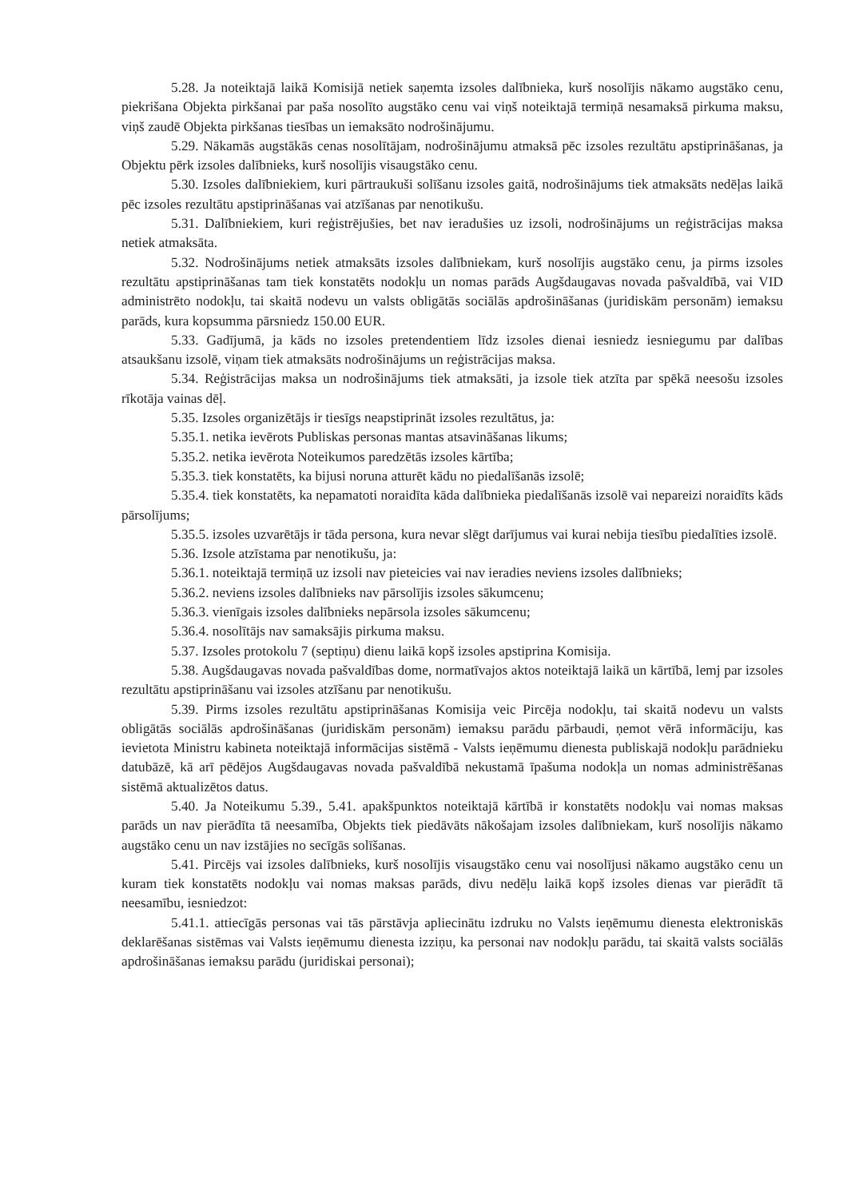5.28. Ja noteiktajā laikā Komisijā netiek saņemta izsoles dalībnieka, kurš nosolījis nākamo augstāko cenu, piekrišana Objekta pirkšanai par paša nosolīto augstāko cenu vai viņš noteiktajā termiņā nesamaksā pirkuma maksu, viņš zaudē Objekta pirkšanas tiesības un iemaksāto nodrošinājumu.
5.29. Nākamās augstākās cenas nosolītājam, nodrošinājumu atmaksā pēc izsoles rezultātu apstiprināšanas, ja Objektu pērk izsoles dalībnieks, kurš nosolījis visaugstāko cenu.
5.30. Izsoles dalībniekiem, kuri pārtraukuši solīšanu izsoles gaitā, nodrošinājums tiek atmaksāts nedēļas laikā pēc izsoles rezultātu apstiprināšanas vai atzīšanas par nenotikušu.
5.31. Dalībniekiem, kuri reģistrējušies, bet nav ieradušies uz izsoli, nodrošinājums un reģistrācijas maksa netiek atmaksāta.
5.32. Nodrošinājums netiek atmaksāts izsoles dalībniekam, kurš nosolījis augstāko cenu, ja pirms izsoles rezultātu apstiprināšanas tam tiek konstatēts nodokļu un nomas parāds Augšdaugavas novada pašvaldībā, vai VID administrēto nodokļu, tai skaitā nodevu un valsts obligātās sociālās apdrošināšanas (juridiskām personām) iemaksu parāds, kura kopsumma pārsniedz 150.00 EUR.
5.33. Gadījumā, ja kāds no izsoles pretendentiem līdz izsoles dienai iesniedz iesniegumu par dalības atsaukšanu izsolē, viņam tiek atmaksāts nodrošinājums un reģistrācijas maksa.
5.34. Reģistrācijas maksa un nodrošinājums tiek atmaksāti, ja izsole tiek atzīta par spēkā neesošu izsoles rīkotāja vainas dēļ.
5.35. Izsoles organizētājs ir tiesīgs neapstiprināt izsoles rezultātus, ja:
5.35.1. netika ievērots Publiskas personas mantas atsavināšanas likums;
5.35.2. netika ievērota Noteikumos paredzētās izsoles kārtība;
5.35.3. tiek konstatēts, ka bijusi noruna atturēt kādu no piedalīšanās izsolē;
5.35.4. tiek konstatēts, ka nepamatoti noraidīta kāda dalībnieka piedalīšanās izsolē vai nepareizi noraidīts kāds pārsolījums;
5.35.5. izsoles uzvarētājs ir tāda persona, kura nevar slēgt darījumus vai kurai nebija tiesību piedalīties izsolē.
5.36. Izsole atzīstama par nenotikušu, ja:
5.36.1. noteiktajā termiņā uz izsoli nav pieteicies vai nav ieradies neviens izsoles dalībnieks;
5.36.2. neviens izsoles dalībnieks nav pārsolījis izsoles sākumcenu;
5.36.3. vienīgais izsoles dalībnieks nepārsola izsoles sākumcenu;
5.36.4. nosolītājs nav samaksājis pirkuma maksu.
5.37. Izsoles protokolu 7 (septiņu) dienu laikā kopš izsoles apstiprina Komisija.
5.38. Augšdaugavas novada pašvaldības dome, normatīvajos aktos noteiktajā laikā un kārtībā, lemj par izsoles rezultātu apstiprināšanu vai izsoles atzīšanu par nenotikušu.
5.39. Pirms izsoles rezultātu apstiprināšanas Komisija veic Pircēja nodokļu, tai skaitā nodevu un valsts obligātās sociālās apdrošināšanas (juridiskām personām) iemaksu parādu pārbaudi, ņemot vērā informāciju, kas ievietota Ministru kabineta noteiktajā informācijas sistēmā - Valsts ieņēmumu dienesta publiskajā nodokļu parādnieku datubāzē, kā arī pēdējos Augšdaugavas novada pašvaldībā nekustamā īpašuma nodokļa un nomas administrēšanas sistēmā aktualizētos datus.
5.40. Ja Noteikumu 5.39., 5.41. apakšpunktos noteiktajā kārtībā ir konstatēts nodokļu vai nomas maksas parāds un nav pierādīta tā neesamība, Objekts tiek piedāvāts nākošajam izsoles dalībniekam, kurš nosolījis nākamo augstāko cenu un nav izstājies no secīgās solīšanas.
5.41. Pircējs vai izsoles dalībnieks, kurš nosolījis visaugstāko cenu vai nosolījusi nākamo augstāko cenu un kuram tiek konstatēts nodokļu vai nomas maksas parāds, divu nedēļu laikā kopš izsoles dienas var pierādīt tā neesamību, iesniedzot:
5.41.1. attiecīgās personas vai tās pārstāvja apliecinātu izdruku no Valsts ieņēmumu dienesta elektroniskās deklarēšanas sistēmas vai Valsts ieņēmumu dienesta izziņu, ka personai nav nodokļu parādu, tai skaitā valsts sociālās apdrošināšanas iemaksu parādu (juridiskai personai);